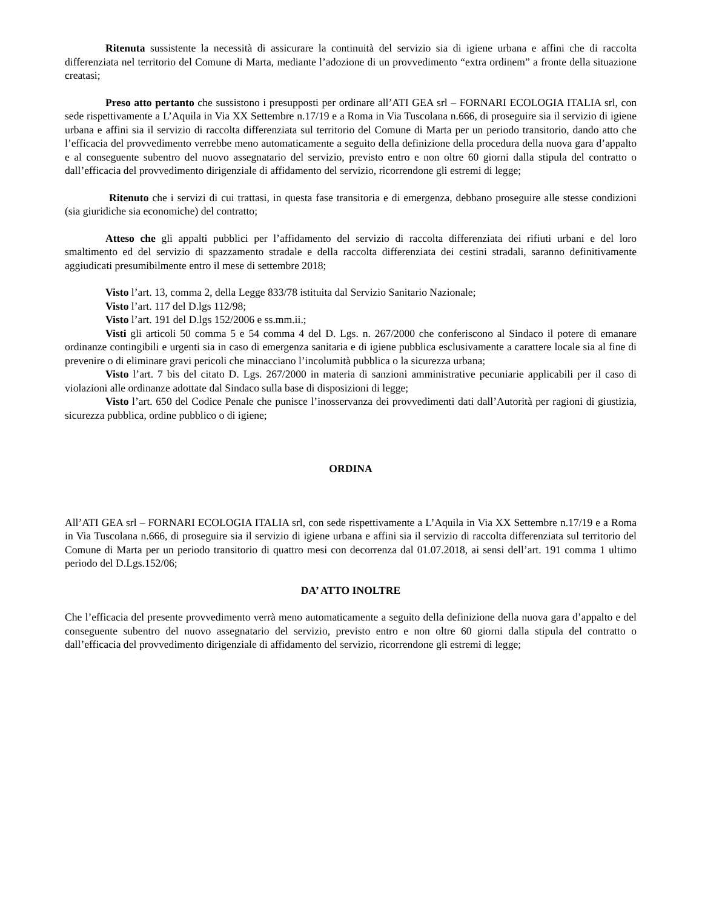Ritenuta sussistente la necessità di assicurare la continuità del servizio sia di igiene urbana e affini che di raccolta differenziata nel territorio del Comune di Marta, mediante l’adozione di un provvedimento “extra ordinem” a fronte della situazione creatasi;
Preso atto pertanto che sussistono i presupposti per ordinare all’ATI GEA srl – FORNARI ECOLOGIA ITALIA srl, con sede rispettivamente a L’Aquila in Via XX Settembre n.17/19 e a Roma in Via Tuscolana n.666, di proseguire sia il servizio di igiene urbana e affini sia il servizio di raccolta differenziata sul territorio del Comune di Marta per un periodo transitorio, dando atto che l’efficacia del provvedimento verrebbe meno automaticamente a seguito della definizione della procedura della nuova gara d’appalto e al conseguente subentro del nuovo assegnatario del servizio, previsto entro e non oltre 60 giorni dalla stipula del contratto o dall’efficacia del provvedimento dirigenziale di affidamento del servizio, ricorrendone gli estremi di legge;
Ritenuto che i servizi di cui trattasi, in questa fase transitoria e di emergenza, debbano proseguire alle stesse condizioni (sia giuridiche sia economiche) del contratto;
Atteso che gli appalti pubblici per l’affidamento del servizio di raccolta differenziata dei rifiuti urbani e del loro smaltimento ed del servizio di spazzamento stradale e della raccolta differenziata dei cestini stradali, saranno definitivamente aggiudicati presumibilmente entro il mese di settembre 2018;
Visto l’art. 13, comma 2, della Legge 833/78 istituita dal Servizio Sanitario Nazionale;
Visto l’art. 117 del D.lgs 112/98;
Visto l’art. 191 del D.lgs 152/2006 e ss.mm.ii.;
Visti gli articoli 50 comma 5 e 54 comma 4 del D. Lgs. n. 267/2000 che conferiscono al Sindaco il potere di emanare ordinanze contingibili e urgenti sia in caso di emergenza sanitaria e di igiene pubblica esclusivamente a carattere locale sia al fine di prevenire o di eliminare gravi pericoli che minacciano l’incolumità pubblica o la sicurezza urbana;
Visto l’art. 7 bis del citato D. Lgs. 267/2000 in materia di sanzioni amministrative pecuniarie applicabili per il caso di violazioni alle ordinanze adottate dal Sindaco sulla base di disposizioni di legge;
Visto l’art. 650 del Codice Penale che punisce l’inosservanza dei provvedimenti dati dall’Autorità per ragioni di giustizia, sicurezza pubblica, ordine pubblico o di igiene;
ORDINA
All’ATI GEA srl – FORNARI ECOLOGIA ITALIA srl, con sede rispettivamente a L’Aquila in Via XX Settembre n.17/19 e a Roma in Via Tuscolana n.666, di proseguire sia il servizio di igiene urbana e affini sia il servizio di raccolta differenziata sul territorio del Comune di Marta per un periodo transitorio di quattro mesi con decorrenza dal 01.07.2018, ai sensi dell’art. 191 comma 1 ultimo periodo del D.Lgs.152/06;
DA’ ATTO INOLTRE
Che l’efficacia del presente provvedimento verrà meno automaticamente a seguito della definizione della nuova gara d’appalto e del conseguente subentro del nuovo assegnatario del servizio, previsto entro e non oltre 60 giorni dalla stipula del contratto o dall’efficacia del provvedimento dirigenziale di affidamento del servizio, ricorrendone gli estremi di legge;